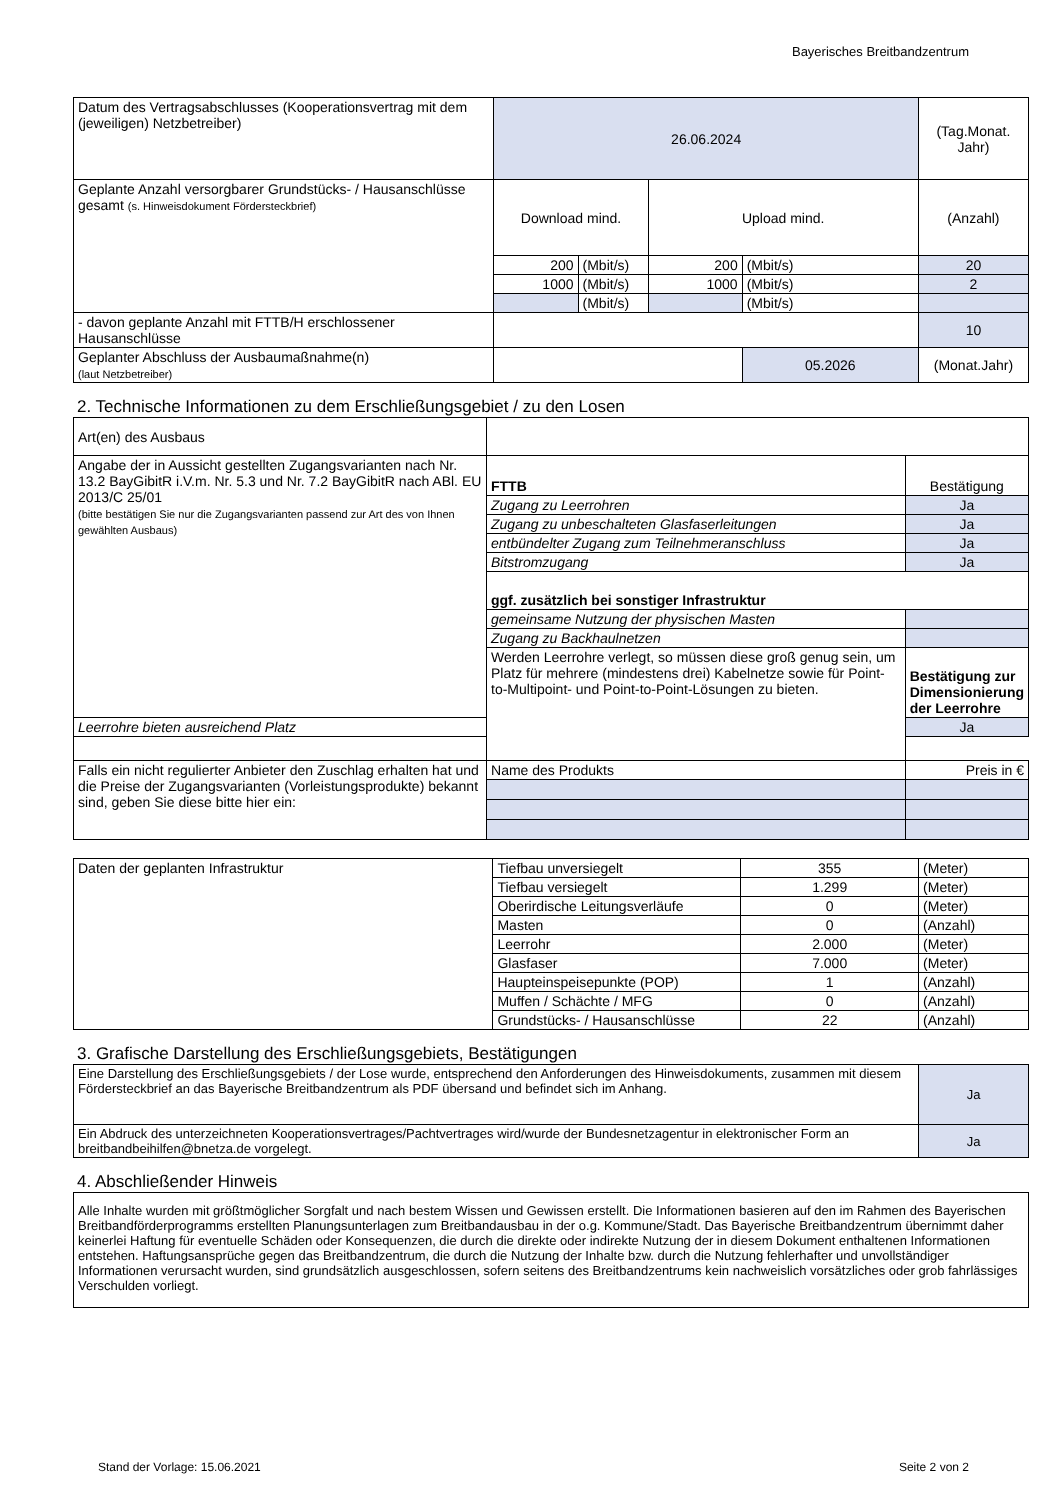Bayerisches Breitbandzentrum
| Datum des Vertragsabschlusses (Kooperationsvertrag mit dem (jeweiligen) Netzbetreiber) | 26.06.2024 | | | | (Tag.Monat. Jahr) |
| Geplante Anzahl versorgbarer Grundstücks- / Hausanschlüsse gesamt (s. Hinweisdokument Fördersteckbrief) | Download mind. | | Upload mind. | | (Anzahl) |
| | 200 | (Mbit/s) | 200 | (Mbit/s) | 20 |
| | 1000 | (Mbit/s) | 1000 | (Mbit/s) | 2 |
| | | (Mbit/s) | | (Mbit/s) | |
| - davon geplante Anzahl mit FTTB/H erschlossener Hausanschlüsse | | | | | 10 |
| Geplanter Abschluss der Ausbaumaßnahme(n) (laut Netzbetreiber) | | | | 05.2026 | (Monat.Jahr) |
2. Technische Informationen zu dem Erschließungsgebiet / zu den Losen
| Art(en) des Ausbaus | | |
| Angabe der in Aussicht gestellten Zugangsvarianten nach Nr. 13.2 BayGibitR i.V.m. Nr. 5.3 und Nr. 7.2 BayGibitR nach ABl. EU 2013/C 25/01 (bitte bestätigen Sie nur die Zugangsvarianten passend zur Art des von Ihnen gewählten Ausbaus) | FTTB | Bestätigung |
| | Zugang zu Leerrohren | Ja |
| | Zugang zu unbeschalteten Glasfaserleitungen | Ja |
| | entbündelter Zugang zum Teilnehmeranschluss | Ja |
| | Bitstromzugang | Ja |
| | ggf. zusätzlich bei sonstiger Infrastruktur | |
| | gemeinsame Nutzung der physischen Masten | |
| | Zugang zu Backhaulnetzen | |
| | Werden Leerrohre verlegt, so müssen diese groß genug sein, um Platz für mehrere (mindestens drei) Kabelnetze sowie für Point-to-Multipoint- und Point-to-Point-Lösungen zu bieten. | Bestätigung zur Dimensionierung der Leerrohre |
| Leerrohre bieten ausreichend Platz | | Ja |
| Falls ein nicht regulierter Anbieter den Zuschlag erhalten hat und die Preise der Zugangsvarianten (Vorleistungsprodukte) bekannt sind, geben Sie diese bitte hier ein: | Name des Produkts | Preis in € |
| Daten der geplanten Infrastruktur | Tiefbau unversiegelt | 355 | (Meter) |
| | Tiefbau versiegelt | 1.299 | (Meter) |
| | Oberirdische Leitungsverläufe | 0 | (Meter) |
| | Masten | 0 | (Anzahl) |
| | Leerrohr | 2.000 | (Meter) |
| | Glasfaser | 7.000 | (Meter) |
| | Haupteinspeisepunkte (POP) | 1 | (Anzahl) |
| | Muffen / Schächte / MFG | 0 | (Anzahl) |
| | Grundstücks- / Hausanschlüsse | 22 | (Anzahl) |
3. Grafische Darstellung des Erschließungsgebiets, Bestätigungen
| Eine Darstellung des Erschließungsgebiets / der Lose wurde, entsprechend den Anforderungen des Hinweisdokuments, zusammen mit diesem Fördersteckbrief an das Bayerische Breitbandzentrum als PDF übersand und befindet sich im Anhang. | Ja |
| Ein Abdruck des unterzeichneten Kooperationsvertrages/Pachtvertrages wird/wurde der Bundesnetzagentur in elektronischer Form an breitbandbeihilfen@bnetza.de vorgelegt. | Ja |
4. Abschließender Hinweis
| Alle Inhalte wurden mit größtmöglicher Sorgfalt und nach bestem Wissen und Gewissen erstellt. Die Informationen basieren auf den im Rahmen des Bayerischen Breitbandförderprogramms erstellten Planungsunterlagen zum Breitbandausbau in der o.g. Kommune/Stadt. Das Bayerische Breitbandzentrum übernimmt daher keinerlei Haftung für eventuelle Schäden oder Konsequenzen, die durch die direkte oder indirekte Nutzung der in diesem Dokument enthaltenen Informationen entstehen. Haftungsansprüche gegen das Breitbandzentrum, die durch die Nutzung der Inhalte bzw. durch die Nutzung fehlerhafter und unvollständiger Informationen verursacht wurden, sind grundsätzlich ausgeschlossen, sofern seitens des Breitbandzentrums kein nachweislich vorsätzliches oder grob fahrlässiges Verschulden vorliegt. |
Stand der Vorlage: 15.06.2021 Seite 2 von 2